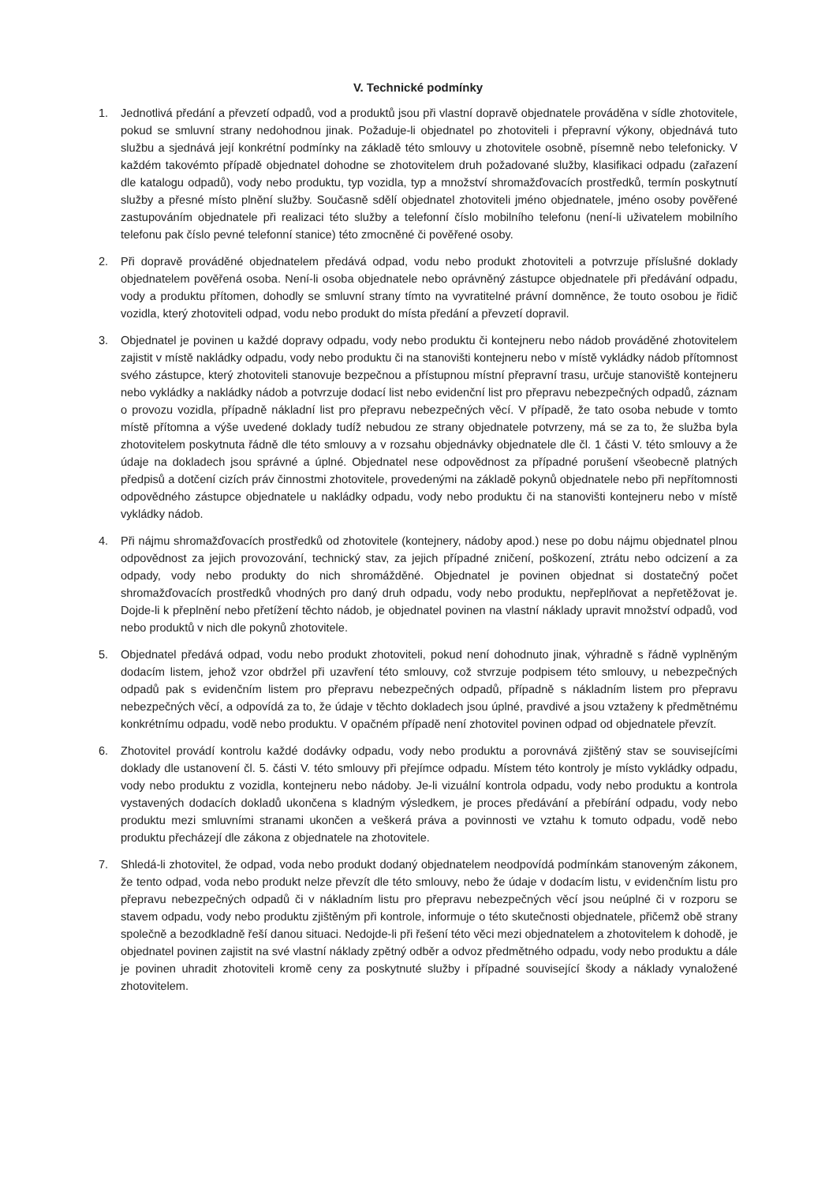V. Technické podmínky
1. Jednotlivá předání a převzetí odpadů, vod a produktů jsou při vlastní dopravě objednatele prováděna v sídle zhotovitele, pokud se smluvní strany nedohodnou jinak. Požaduje-li objednatel po zhotoviteli i přepravní výkony, objednává tuto službu a sjednává její konkrétní podmínky na základě této smlouvy u zhotovitele osobně, písemně nebo telefonicky. V každém takovémto případě objednatel dohodne se zhotovitelem druh požadované služby, klasifikaci odpadu (zařazení dle katalogu odpadů), vody nebo produktu, typ vozidla, typ a množství shromažďovacích prostředků, termín poskytnutí služby a přesné místo plnění služby. Současně sdělí objednatel zhotoviteli jméno objednatele, jméno osoby pověřené zastupováním objednatele při realizaci této služby a telefonní číslo mobilního telefonu (není-li uživatelem mobilního telefonu pak číslo pevné telefonní stanice) této zmocněné či pověřené osoby.
2. Při dopravě prováděné objednatelem předává odpad, vodu nebo produkt zhotoviteli a potvrzuje příslušné doklady objednatelem pověřená osoba. Není-li osoba objednatele nebo oprávněný zástupce objednatele při předávání odpadu, vody a produktu přítomen, dohodly se smluvní strany tímto na vyvratitelné právní domněnce, že touto osobou je řidič vozidla, který zhotoviteli odpad, vodu nebo produkt do místa předání a převzetí dopravil.
3. Objednatel je povinen u každé dopravy odpadu, vody nebo produktu či kontejneru nebo nádob prováděné zhotovitelem zajistit v místě nakládky odpadu, vody nebo produktu či na stanovišti kontejneru nebo v místě vykládky nádob přítomnost svého zástupce, který zhotoviteli stanovuje bezpečnou a přístupnou místní přepravní trasu, určuje stanoviště kontejneru nebo vykládky a nakládky nádob a potvrzuje dodací list nebo evidenční list pro přepravu nebezpečných odpadů, záznam o provozu vozidla, případně nákladní list pro přepravu nebezpečných věcí. V případě, že tato osoba nebude v tomto místě přítomna a výše uvedené doklady tudíž nebudou ze strany objednatele potvrzeny, má se za to, že služba byla zhotovitelem poskytnuta řádně dle této smlouvy a v rozsahu objednávky objednatele dle čl. 1 části V. této smlouvy a že údaje na dokladech jsou správné a úplné. Objednatel nese odpovědnost za případné porušení všeobecně platných předpisů a dotčení cizích práv činnostmi zhotovitele, provedenými na základě pokynů objednatele nebo při nepřítomnosti odpovědného zástupce objednatele u nakládky odpadu, vody nebo produktu či na stanovišti kontejneru nebo v místě vykládky nádob.
4. Při nájmu shromažďovacích prostředků od zhotovitele (kontejnery, nádoby apod.) nese po dobu nájmu objednatel plnou odpovědnost za jejich provozování, technický stav, za jejich případné zničení, poškození, ztrátu nebo odcizení a za odpady, vody nebo produkty do nich shromážděné. Objednatel je povinen objednat si dostatečný počet shromažďovacích prostředků vhodných pro daný druh odpadu, vody nebo produktu, nepřeplňovat a nepřetěžovat je. Dojde-li k přeplnění nebo přetížení těchto nádob, je objednatel povinen na vlastní náklady upravit množství odpadů, vod nebo produktů v nich dle pokynů zhotovitele.
5. Objednatel předává odpad, vodu nebo produkt zhotoviteli, pokud není dohodnuto jinak, výhradně s řádně vyplněným dodacím listem, jehož vzor obdržel při uzavření této smlouvy, což stvrzuje podpisem této smlouvy, u nebezpečných odpadů pak s evidenčním listem pro přepravu nebezpečných odpadů, případně s nákladním listem pro přepravu nebezpečných věcí, a odpovídá za to, že údaje v těchto dokladech jsou úplné, pravdivé a jsou vztaženy k předmětnému konkrétnímu odpadu, vodě nebo produktu. V opačném případě není zhotovitel povinen odpad od objednatele převzít.
6. Zhotovitel provádí kontrolu každé dodávky odpadu, vody nebo produktu a porovnává zjištěný stav se souvisejícími doklady dle ustanovení čl. 5. části V. této smlouvy při přejímce odpadu. Místem této kontroly je místo vykládky odpadu, vody nebo produktu z vozidla, kontejneru nebo nádoby. Je-li vizuální kontrola odpadu, vody nebo produktu a kontrola vystavených dodacích dokladů ukončena s kladným výsledkem, je proces předávání a přebírání odpadu, vody nebo produktu mezi smluvními stranami ukončen a veškerá práva a povinnosti ve vztahu k tomuto odpadu, vodě nebo produktu přecházejí dle zákona z objednatele na zhotovitele.
7. Shledá-li zhotovitel, že odpad, voda nebo produkt dodaný objednatelem neodpovídá podmínkám stanoveným zákonem, že tento odpad, voda nebo produkt nelze převzít dle této smlouvy, nebo že údaje v dodacím listu, v evidenčním listu pro přepravu nebezpečných odpadů či v nákladním listu pro přepravu nebezpečných věcí jsou neúplné či v rozporu se stavem odpadu, vody nebo produktu zjištěným při kontrole, informuje o této skutečnosti objednatele, přičemž obě strany společně a bezodkladně řeší danou situaci. Nedojde-li při řešení této věci mezi objednatelem a zhotovitelem k dohodě, je objednatel povinen zajistit na své vlastní náklady zpětný odběr a odvoz předmětného odpadu, vody nebo produktu a dále je povinen uhradit zhotoviteli kromě ceny za poskytnuté služby i případné související škody a náklady vynaložené zhotovitelem.